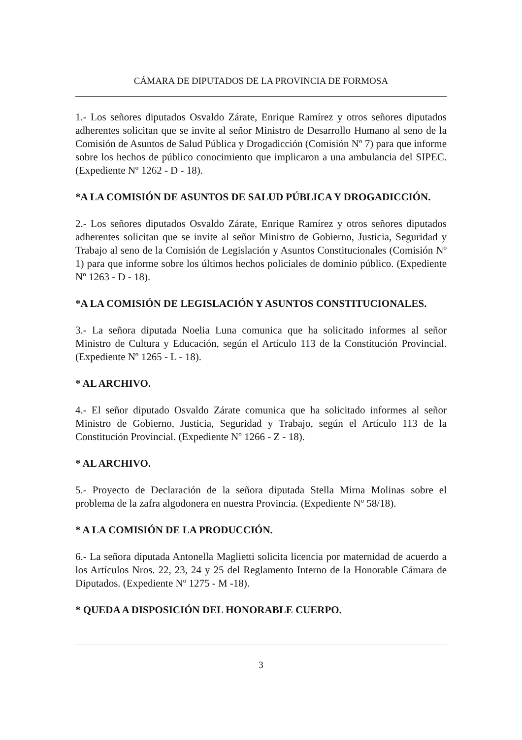CÁMARA DE DIPUTADOS DE LA PROVINCIA DE FORMOSA
1.- Los señores diputados Osvaldo Zárate, Enrique Ramírez y otros señores diputados adherentes solicitan que se invite al señor Ministro de Desarrollo Humano al seno de la Comisión de Asuntos de Salud Pública y Drogadicción (Comisión Nº 7) para que informe sobre los hechos de público conocimiento que implicaron a una ambulancia del SIPEC. (Expediente Nº 1262 - D - 18).
*A LA COMISIÓN DE ASUNTOS DE SALUD PÚBLICA Y DROGADICCIÓN.
2.- Los señores diputados Osvaldo Zárate, Enrique Ramírez y otros señores diputados adherentes solicitan que se invite al señor Ministro de Gobierno, Justicia, Seguridad y Trabajo al seno de la Comisión de Legislación y Asuntos Constitucionales (Comisión Nº 1) para que informe sobre los últimos hechos policiales de dominio público. (Expediente Nº 1263 - D - 18).
*A LA COMISIÓN DE LEGISLACIÓN Y ASUNTOS CONSTITUCIONALES.
3.- La señora diputada Noelia Luna comunica que ha solicitado informes al señor Ministro de Cultura y Educación, según el Artículo 113 de la Constitución Provincial. (Expediente Nº 1265 - L - 18).
* AL ARCHIVO.
4.- El señor diputado Osvaldo Zárate comunica que ha solicitado informes al señor Ministro de Gobierno, Justicia, Seguridad y Trabajo, según el Artículo 113 de la Constitución Provincial. (Expediente Nº 1266 - Z - 18).
* AL ARCHIVO.
5.- Proyecto de Declaración de la señora diputada Stella Mirna Molinas sobre el problema de la zafra algodonera en nuestra Provincia. (Expediente Nº 58/18).
* A LA COMISIÓN DE LA PRODUCCIÓN.
6.- La señora diputada Antonella Maglietti solicita licencia por maternidad de acuerdo a los Artículos Nros. 22, 23, 24 y 25 del Reglamento Interno de la Honorable Cámara de Diputados. (Expediente Nº 1275 - M -18).
* QUEDA A DISPOSICIÓN DEL HONORABLE CUERPO.
3